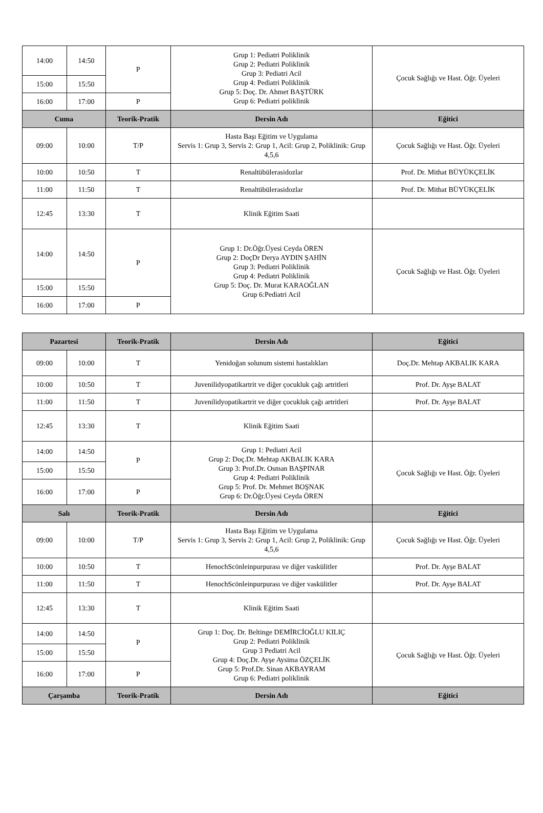| 14:00 | 14:50 | P | Grup 1: Pediatri Poliklinik Grup 2: Pediatri Poliklinik Grup 3: Pediatri Acil Grup 4: Pediatri Poliklinik Grup 5: Doç. Dr. Ahmet BAŞTÜRK Grup 6: Pediatri poliklinik | Çocuk Sağlığı ve Hast. Öğr. Üyeleri |
| 15:00 | 15:50 | | | |
| 16:00 | 17:00 | P | | |
| Cuma | | Teorik-Pratik | Dersin Adı | Eğitici |
| 09:00 | 10:00 | T/P | Hasta Başı Eğitim ve Uygulama Servis 1: Grup 3, Servis 2: Grup 1, Acil: Grup 2, Poliklinik: Grup 4,5,6 | Çocuk Sağlığı ve Hast. Öğr. Üyeleri |
| 10:00 | 10:50 | T | Renaltübülerasidozlar | Prof. Dr. Mithat BÜYÜKÇELİK |
| 11:00 | 11:50 | T | Renaltübülerasidozlar | Prof. Dr. Mithat BÜYÜKÇELİK |
| 12:45 | 13:30 | T | Klinik Eğitim Saati | |
| 14:00 | 14:50 | P | Grup 1: Dr.Öğr.Üyesi Ceyda ÖREN Grup 2: DoçDr Derya AYDIN ŞAHİN Grup 3: Pediatri Poliklinik Grup 4: Pediatri Poliklinik Grup 5: Doç. Dr. Murat KARAOĞLAN Grup 6:Pediatri Acil | Çocuk Sağlığı ve Hast. Öğr. Üyeleri |
| 15:00 | 15:50 | | | |
| 16:00 | 17:00 | P | | |
| Pazartesi | | Teorik-Pratik | Dersin Adı | Eğitici |
| --- | --- | --- | --- | --- |
| 09:00 | 10:00 | T | Yenidoğan solunum sistemi hastalıkları | Doç.Dr. Mehtap AKBALIK KARA |
| 10:00 | 10:50 | T | Juvenilidyopatikartrit ve diğer çocukluk çağı artritleri | Prof. Dr. Ayşe BALAT |
| 11:00 | 11:50 | T | Juvenilidyopatikartrit ve diğer çocukluk çağı artritleri | Prof. Dr. Ayşe BALAT |
| 12:45 | 13:30 | T | Klinik Eğitim Saati | |
| 14:00 | 14:50 | P | Grup 1: Pediatri Acil Grup 2: Doç.Dr. Mehtap AKBALIK KARA Grup 3: Prof.Dr. Osman BAŞPINAR Grup 4: Pediatri Poliklinik Grup 5: Prof. Dr. Mehmet BOŞNAK Grup 6: Dr.Öğr.Üyesi Ceyda ÖREN | Çocuk Sağlığı ve Hast. Öğr. Üyeleri |
| 15:00 | 15:50 | | | |
| 16:00 | 17:00 | P | | |
| Salı | | Teorik-Pratik | Dersin Adı | Eğitici |
| 09:00 | 10:00 | T/P | Hasta Başı Eğitim ve Uygulama Servis 1: Grup 3, Servis 2: Grup 1, Acil: Grup 2, Poliklinik: Grup 4,5,6 | Çocuk Sağlığı ve Hast. Öğr. Üyeleri |
| 10:00 | 10:50 | T | HenochScönleinpurpurası ve diğer vaskülitler | Prof. Dr. Ayşe BALAT |
| 11:00 | 11:50 | T | HenochScönleinpurpurası ve diğer vaskülitler | Prof. Dr. Ayşe BALAT |
| 12:45 | 13:30 | T | Klinik Eğitim Saati | |
| 14:00 | 14:50 | P | Grup 1: Doç. Dr. Beltinge DEMİRCİOĞLU KILIÇ Grup 2: Pediatri Poliklinik Grup 3 Pediatri Acil Grup 4: Doç.Dr. Ayşe Aysima ÖZÇELİK Grup 5: Prof.Dr. Sinan AKBAYRAM Grup 6: Pediatri poliklinik | Çocuk Sağlığı ve Hast. Öğr. Üyeleri |
| 15:00 | 15:50 | | | |
| 16:00 | 17:00 | P | | |
| Çarşamba | | Teorik-Pratik | Dersin Adı | Eğitici |